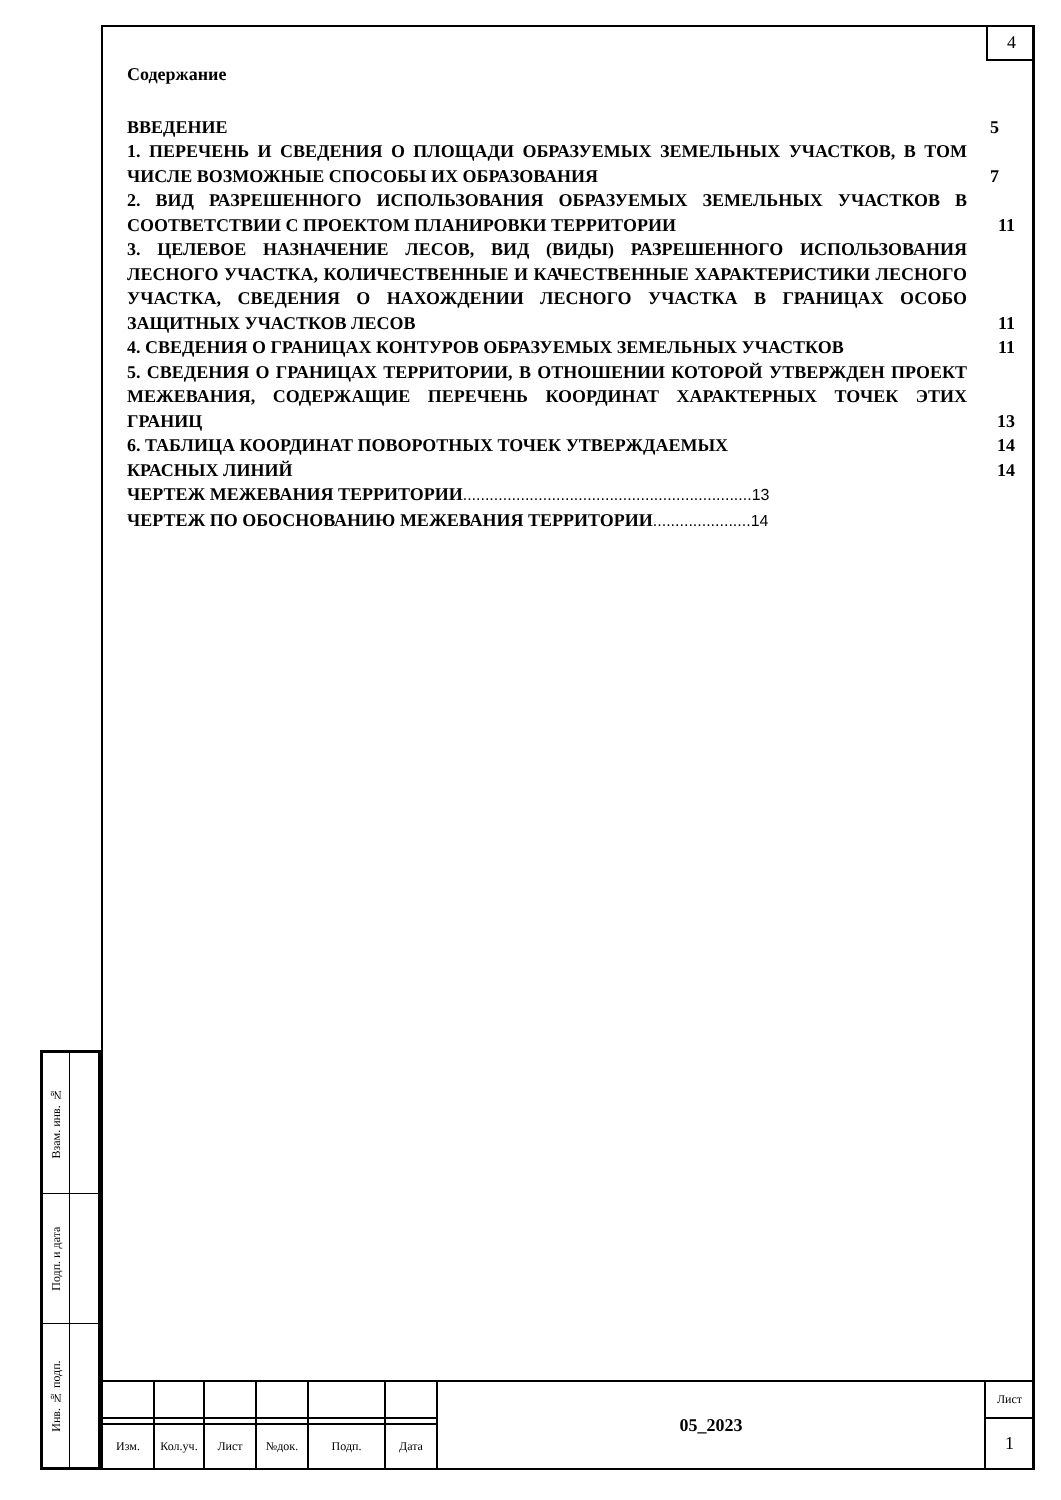4
Содержание
ВВЕДЕНИЕ 5
1. ПЕРЕЧЕНЬ И СВЕДЕНИЯ О ПЛОЩАДИ ОБРАЗУЕМЫХ ЗЕМЕЛЬНЫХ УЧАСТКОВ, В ТОМ ЧИСЛЕ ВОЗМОЖНЫЕ СПОСОБЫ ИХ ОБРАЗОВАНИЯ
7
2. ВИД РАЗРЕШЕННОГО ИСПОЛЬЗОВАНИЯ ОБРАЗУЕМЫХ ЗЕМЕЛЬНЫХ УЧАСТКОВ В СООТВЕТСТВИИ С ПРОЕКТОМ ПЛАНИРОВКИ ТЕРРИТОРИИ
11
3. ЦЕЛЕВОЕ НАЗНАЧЕНИЕ ЛЕСОВ, ВИД (ВИДЫ) РАЗРЕШЕННОГО ИСПОЛЬЗОВАНИЯ ЛЕСНОГО УЧАСТКА, КОЛИЧЕСТВЕННЫЕ И КАЧЕСТВЕННЫЕ ХАРАКТЕРИСТИКИ ЛЕСНОГО УЧАСТКА, СВЕДЕНИЯ О НАХОЖДЕНИИ ЛЕСНОГО УЧАСТКА В ГРАНИЦАХ ОСОБО ЗАЩИТНЫХ УЧАСТКОВ ЛЕСОВ
11
4. СВЕДЕНИЯ О ГРАНИЦАХ КОНТУРОВ ОБРАЗУЕМЫХ ЗЕМЕЛЬНЫХ УЧАСТКОВ 11
5. СВЕДЕНИЯ О ГРАНИЦАХ ТЕРРИТОРИИ, В ОТНОШЕНИИ КОТОРОЙ УТВЕРЖДЕН ПРОЕКТ МЕЖЕВАНИЯ, СОДЕРЖАЩИЕ ПЕРЕЧЕНЬ КООРДИНАТ ХАРАКТЕРНЫХ ТОЧЕК ЭТИХ ГРАНИЦ
13
6. ТАБЛИЦА КООРДИНАТ ПОВОРОТНЫХ ТОЧЕК УТВЕРЖДАЕМЫХ 14
КРАСНЫХ ЛИНИЙ 14
ЧЕРТЕЖ МЕЖЕВАНИЯ ТЕРРИТОРИИ.................................................................13
ЧЕРТЕЖ ПО ОБОСНОВАНИЮ МЕЖЕВАНИЯ ТЕРРИТОРИИ......................14
| Взам. инв. № | |
| Подп. и дата | |
| Инв. № подп. | |
| | | | | | | 05_2023 | Лист |
| | | | | | | | 1 |
| Изм. | Кол.уч. | Лист | №док. | Подп. | Дата | | |